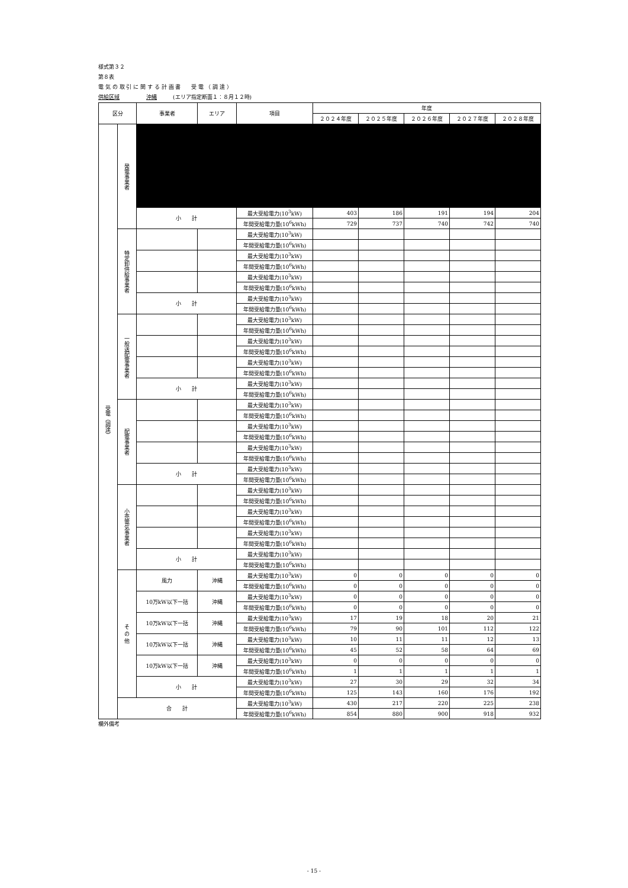様式第３２
第８表
電 気 の 取 引 に 関 す る 計 画 書　　受 電 （ 調 達 ）
供給区域　　　　　沖縄　　　(エリア指定断面１：８月１２時)
| 区分 | | 事業者 | エリア | 項目 | 年度 | | | | |
| --- | --- | --- | --- | --- | --- | --- | --- | --- | --- |
| | | | | | ２０２４年度 | ２０２５年度 | ２０２６年度 | ２０２７年度 | ２０２８年度 |
| 受電（調達） | 発電事業者 | | | | | | | | |
| | | 小 計 | | 最大受給電力(10<sup>3</sup>kW) | 403 | 186 | 191 | 194 | 204 |
| | | | | 年間受給電力量(10<sup>6</sup>kWh) | 729 | 737 | 740 | 742 | 740 |
| | 特定卸供給事業者 | | | 最大受給電力(10<sup>3</sup>kW) | | | | | |
| | | | | 年間受給電力量(10<sup>6</sup>kWh) | | | | | |
| | | | | 最大受給電力(10<sup>3</sup>kW) | | | | | |
| | | | | 年間受給電力量(10<sup>6</sup>kWh) | | | | | |
| | | | | 最大受給電力(10<sup>3</sup>kW) | | | | | |
| | | | | 年間受給電力量(10<sup>6</sup>kWh) | | | | | |
| | | 小 計 | | 最大受給電力(10<sup>3</sup>kW) | | | | | |
| | | | | 年間受給電力量(10<sup>6</sup>kWh) | | | | | |
| | 一般送配電事業者 | | | 最大受給電力(10<sup>3</sup>kW) | | | | | |
| | | | | 年間受給電力量(10<sup>6</sup>kWh) | | | | | |
| | | | | 最大受給電力(10<sup>3</sup>kW) | | | | | |
| | | | | 年間受給電力量(10<sup>6</sup>kWh) | | | | | |
| | | | | 最大受給電力(10<sup>3</sup>kW) | | | | | |
| | | | | 年間受給電力量(10<sup>6</sup>kWh) | | | | | |
| | | 小 計 | | 最大受給電力(10<sup>3</sup>kW) | | | | | |
| | | | | 年間受給電力量(10<sup>6</sup>kWh) | | | | | |
| | 配電事業者 | | | 最大受給電力(10<sup>3</sup>kW) | | | | | |
| | | | | 年間受給電力量(10<sup>6</sup>kWh) | | | | | |
| | | | | 最大受給電力(10<sup>3</sup>kW) | | | | | |
| | | | | 年間受給電力量(10<sup>6</sup>kWh) | | | | | |
| | | | | 最大受給電力(10<sup>3</sup>kW) | | | | | |
| | | | | 年間受給電力量(10<sup>6</sup>kWh) | | | | | |
| | | 小 計 | | 最大受給電力(10<sup>3</sup>kW) | | | | | |
| | | | | 年間受給電力量(10<sup>6</sup>kWh) | | | | | |
| | 小売電気事業者 | | | 最大受給電力(10<sup>3</sup>kW) | | | | | |
| | | | | 年間受給電力量(10<sup>6</sup>kWh) | | | | | |
| | | | | 最大受給電力(10<sup>3</sup>kW) | | | | | |
| | | | | 年間受給電力量(10<sup>6</sup>kWh) | | | | | |
| | | | | 最大受給電力(10<sup>3</sup>kW) | | | | | |
| | | | | 年間受給電力量(10<sup>6</sup>kWh) | | | | | |
| | | 小 計 | | 最大受給電力(10<sup>3</sup>kW) | | | | | |
| | | | | 年間受給電力量(10<sup>6</sup>kWh) | | | | | |
| | そ の 他 | 風力 | 沖縄 | 最大受給電力(10<sup>3</sup>kW) | 0 | 0 | 0 | 0 | 0 |
| | | | | 年間受給電力量(10<sup>6</sup>kWh) | 0 | 0 | 0 | 0 | 0 |
| | | 10万kW以下一括 | 沖縄 | 最大受給電力(10<sup>3</sup>kW) | 0 | 0 | 0 | 0 | 0 |
| | | | | 年間受給電力量(10<sup>6</sup>kWh) | 0 | 0 | 0 | 0 | 0 |
| | | 10万kW以下一括 | 沖縄 | 最大受給電力(10<sup>3</sup>kW) | 17 | 19 | 18 | 20 | 21 |
| | | | | 年間受給電力量(10<sup>6</sup>kWh) | 79 | 90 | 101 | 112 | 122 |
| | | 10万kW以下一括 | 沖縄 | 最大受給電力(10<sup>3</sup>kW) | 10 | 11 | 11 | 12 | 13 |
| | | | | 年間受給電力量(10<sup>6</sup>kWh) | 45 | 52 | 58 | 64 | 69 |
| | | 10万kW以下一括 | 沖縄 | 最大受給電力(10<sup>3</sup>kW) | 0 | 0 | 0 | 0 | 0 |
| | | | | 年間受給電力量(10<sup>6</sup>kWh) | 1 | 1 | 1 | 1 | 1 |
| | | 小 計 | | 最大受給電力(10<sup>3</sup>kW) | 27 | 30 | 29 | 32 | 34 |
| | | | | 年間受給電力量(10<sup>6</sup>kWh) | 125 | 143 | 160 | 176 | 192 |
| | 合 計 | | | 最大受給電力(10<sup>3</sup>kW) | 430 | 217 | 220 | 225 | 238 |
| | | | | 年間受給電力量(10<sup>6</sup>kWh) | 854 | 880 | 900 | 918 | 932 |
欄外備考
- 15 -